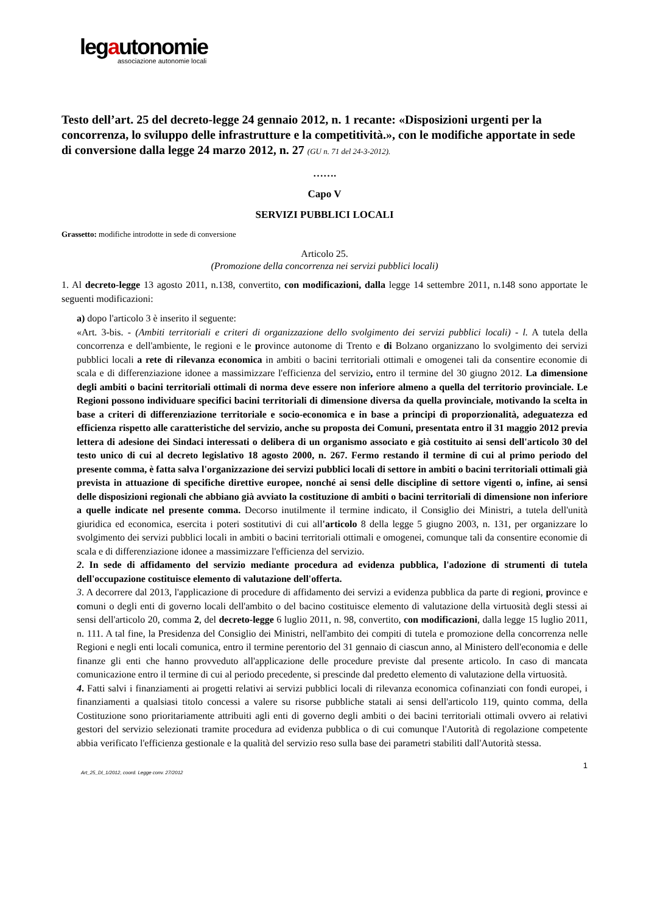legautonomie
associazione autonomie locali
Testo dell’art. 25 del decreto-legge 24 gennaio 2012, n. 1 recante: «Disposizioni urgenti per la concorrenza, lo sviluppo delle infrastrutture e la competitività.», con le modifiche apportate in sede di conversione dalla legge 24 marzo 2012, n. 27 (GU n. 71 del 24-3-2012).
…….
Capo V
SERVIZI PUBBLICI LOCALI
Grassetto: modifiche introdotte in sede di conversione
Articolo 25.
(Promozione della concorrenza nei servizi pubblici locali)
1. Al decreto-legge 13 agosto 2011, n.138, convertito, con modificazioni, dalla legge 14 settembre 2011, n.148 sono apportate le seguenti modificazioni:
a) dopo l'articolo 3 è inserito il seguente:
«Art. 3-bis. - (Ambiti territoriali e criteri di organizzazione dello svolgimento dei servizi pubblici locali) - l. A tutela della concorrenza e dell'ambiente, le regioni e le province autonome di Trento e di Bolzano organizzano lo svolgimento dei servizi pubblici locali a rete di rilevanza economica in ambiti o bacini territoriali ottimali e omogenei tali da consentire economie di scala e di differenziazione idonee a massimizzare l'efficienza del servizio, entro il termine del 30 giugno 2012. La dimensione degli ambiti o bacini territoriali ottimali di norma deve essere non inferiore almeno a quella del territorio provinciale. Le Regioni possono individuare specifici bacini territoriali di dimensione diversa da quella provinciale, motivando la scelta in base a criteri di differenziazione territoriale e socio-economica e in base a principi dì proporzionalità, adeguatezza ed efficienza rispetto alle caratteristiche del servizio, anche su proposta dei Comuni, presentata entro il 31 maggio 2012 previa lettera di adesione dei Sindaci interessati o delibera di un organismo associato e già costituito ai sensi dell'articolo 30 del testo unico di cui al decreto legislativo 18 agosto 2000, n. 267. Fermo restando il termine di cui al primo periodo del presente comma, è fatta salva l'organizzazione dei servizi pubblici locali di settore in ambiti o bacini territoriali ottimali già prevista in attuazione di specifiche direttive europee, nonché ai sensi delle discipline di settore vigenti o, infine, ai sensi delle disposizioni regionali che abbiano già avviato la costituzione di ambiti o bacini territoriali di dimensione non inferiore a quelle indicate nel presente comma. Decorso inutilmente il termine indicato, il Consiglio dei Ministri, a tutela dell'unità giuridica ed economica, esercita i poteri sostitutivi di cui all'articolo 8 della legge 5 giugno 2003, n. 131, per organizzare lo svolgimento dei servizi pubblici locali in ambiti o bacini territoriali ottimali e omogenei, comunque tali da consentire economie di scala e di differenziazione idonee a massimizzare l'efficienza del servizio.
2. In sede di affidamento del servizio mediante procedura ad evidenza pubblica, l'adozione di strumenti di tutela dell'occupazione costituisce elemento di valutazione dell'offerta.
3. A decorrere dal 2013, l'applicazione di procedure di affidamento dei servizi a evidenza pubblica da parte di regioni, province e comuni o degli enti di governo locali dell'ambito o del bacino costituisce elemento di valutazione della virtuosità degli stessi ai sensi dell'articolo 20, comma 2, del decreto-legge 6 luglio 2011, n. 98, convertito, con modificazioni, dalla legge 15 luglio 2011, n. 111. A tal fine, la Presidenza del Consiglio dei Ministri, nell'ambito dei compiti di tutela e promozione della concorrenza nelle Regioni e negli enti locali comunica, entro il termine perentorio del 31 gennaio di ciascun anno, al Ministero dell'economia e delle finanze gli enti che hanno provveduto all'applicazione delle procedure previste dal presente articolo. In caso di mancata comunicazione entro il termine di cui al periodo precedente, si prescinde dal predetto elemento di valutazione della virtuosità.
4. Fatti salvi i finanziamenti ai progetti relativi ai servizi pubblici locali di rilevanza economica cofinanziati con fondi europei, i finanziamenti a qualsiasi titolo concessi a valere su risorse pubbliche statali ai sensi dell'articolo 119, quinto comma, della Costituzione sono prioritariamente attribuiti agli enti di governo degli ambiti o dei bacini territoriali ottimali ovvero ai relativi gestori del servizio selezionati tramite procedura ad evidenza pubblica o di cui comunque l'Autorità di regolazione competente abbia verificato l'efficienza gestionale e la qualità del servizio reso sulla base dei parametri stabiliti dall'Autorità stessa.
1
Art_25_Dl_1/2012, coord. Legge conv. 27/2012